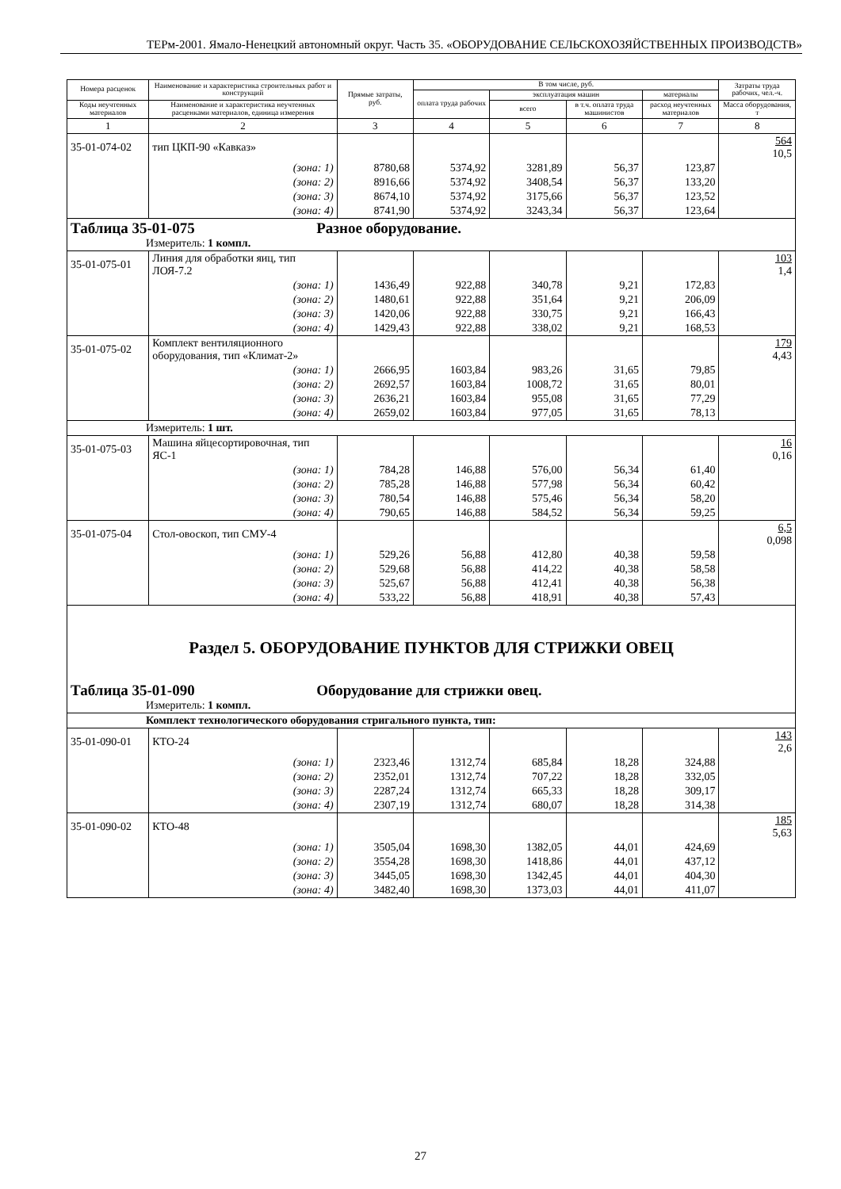ТЕРм-2001. Ямало-Ненецкий автономный округ. Часть 35. «ОБОРУДОВАНИЕ СЕЛЬСКОХОЗЯЙСТВЕННЫХ ПРОИЗВОДСТВ»
| Номера расценок | Наименование и характеристика строительных работ и конструкций | Прямые затраты, руб. | В том числе, руб. | | | | Затраты труда рабочих, чел.-ч. |
| --- | --- | --- | --- | --- | --- | --- | --- |
| | | | оплата труда рабочих | эксплуатация машин | | материалы | |
| Коды неучтенных материалов | Наименование и характеристика неучтенных расценками материалов, единица измерения | | | всего | в т.ч. оплата труда машинистов | расход неучтенных материалов | Масса оборудования, т |
| 1 | 2 | 3 | 4 | 5 | 6 | 7 | 8 |
| 35-01-074-02 | тип ЦКП-90 «Кавказ» | | | | | | 564 10,5 |
| | (зона: 1) | 8780,68 | 5374,92 | 3281,89 | 56,37 | 123,87 | |
| | (зона: 2) | 8916,66 | 5374,92 | 3408,54 | 56,37 | 133,20 | |
| | (зона: 3) | 8674,10 | 5374,92 | 3175,66 | 56,37 | 123,52 | |
| | (зона: 4) | 8741,90 | 5374,92 | 3243,34 | 56,37 | 123,64 | |
| Таблица 35-01-075 Разное оборудование. Измеритель: 1 компл. | | | | | | | |
| 35-01-075-01 | Линия для обработки яиц, тип ЛОЯ-7.2 | | | | | | 103 1,4 |
| | (зона: 1) | 1436,49 | 922,88 | 340,78 | 9,21 | 172,83 | |
| | (зона: 2) | 1480,61 | 922,88 | 351,64 | 9,21 | 206,09 | |
| | (зона: 3) | 1420,06 | 922,88 | 330,75 | 9,21 | 166,43 | |
| | (зона: 4) | 1429,43 | 922,88 | 338,02 | 9,21 | 168,53 | |
| 35-01-075-02 | Комплект вентиляционного оборудования, тип «Климат-2» | | | | | | 179 4,43 |
| | (зона: 1) | 2666,95 | 1603,84 | 983,26 | 31,65 | 79,85 | |
| | (зона: 2) | 2692,57 | 1603,84 | 1008,72 | 31,65 | 80,01 | |
| | (зона: 3) | 2636,21 | 1603,84 | 955,08 | 31,65 | 77,29 | |
| | (зона: 4) | 2659,02 | 1603,84 | 977,05 | 31,65 | 78,13 | |
| Измеритель: 1 шт. | | | | | | | |
| 35-01-075-03 | Машина яйцесортировочная, тип ЯС-1 | | | | | | 16 0,16 |
| | (зона: 1) | 784,28 | 146,88 | 576,00 | 56,34 | 61,40 | |
| | (зона: 2) | 785,28 | 146,88 | 577,98 | 56,34 | 60,42 | |
| | (зона: 3) | 780,54 | 146,88 | 575,46 | 56,34 | 58,20 | |
| | (зона: 4) | 790,65 | 146,88 | 584,52 | 56,34 | 59,25 | |
| 35-01-075-04 | Стол-овоскоп, тип СМУ-4 | | | | | | 6,5 0,098 |
| | (зона: 1) | 529,26 | 56,88 | 412,80 | 40,38 | 59,58 | |
| | (зона: 2) | 529,68 | 56,88 | 414,22 | 40,38 | 58,58 | |
| | (зона: 3) | 525,67 | 56,88 | 412,41 | 40,38 | 56,38 | |
| | (зона: 4) | 533,22 | 56,88 | 418,91 | 40,38 | 57,43 | |
| Раздел 5. ОБОРУДОВАНИЕ ПУНКТОВ ДЛЯ СТРИЖКИ ОВЕЦ Таблица 35-01-090 Оборудование для стрижки овец. Измеритель: 1 компл. | | | | | | | |
| Комплект технологического оборудования стригального пункта, тип: | | | | | | | |
| 35-01-090-01 | КТО-24 | | | | | | 143 2,6 |
| | (зона: 1) | 2323,46 | 1312,74 | 685,84 | 18,28 | 324,88 | |
| | (зона: 2) | 2352,01 | 1312,74 | 707,22 | 18,28 | 332,05 | |
| | (зона: 3) | 2287,24 | 1312,74 | 665,33 | 18,28 | 309,17 | |
| | (зона: 4) | 2307,19 | 1312,74 | 680,07 | 18,28 | 314,38 | |
| 35-01-090-02 | КТО-48 | | | | | | 185 5,63 |
| | (зона: 1) | 3505,04 | 1698,30 | 1382,05 | 44,01 | 424,69 | |
| | (зона: 2) | 3554,28 | 1698,30 | 1418,86 | 44,01 | 437,12 | |
| | (зона: 3) | 3445,05 | 1698,30 | 1342,45 | 44,01 | 404,30 | |
| | (зона: 4) | 3482,40 | 1698,30 | 1373,03 | 44,01 | 411,07 | |
27